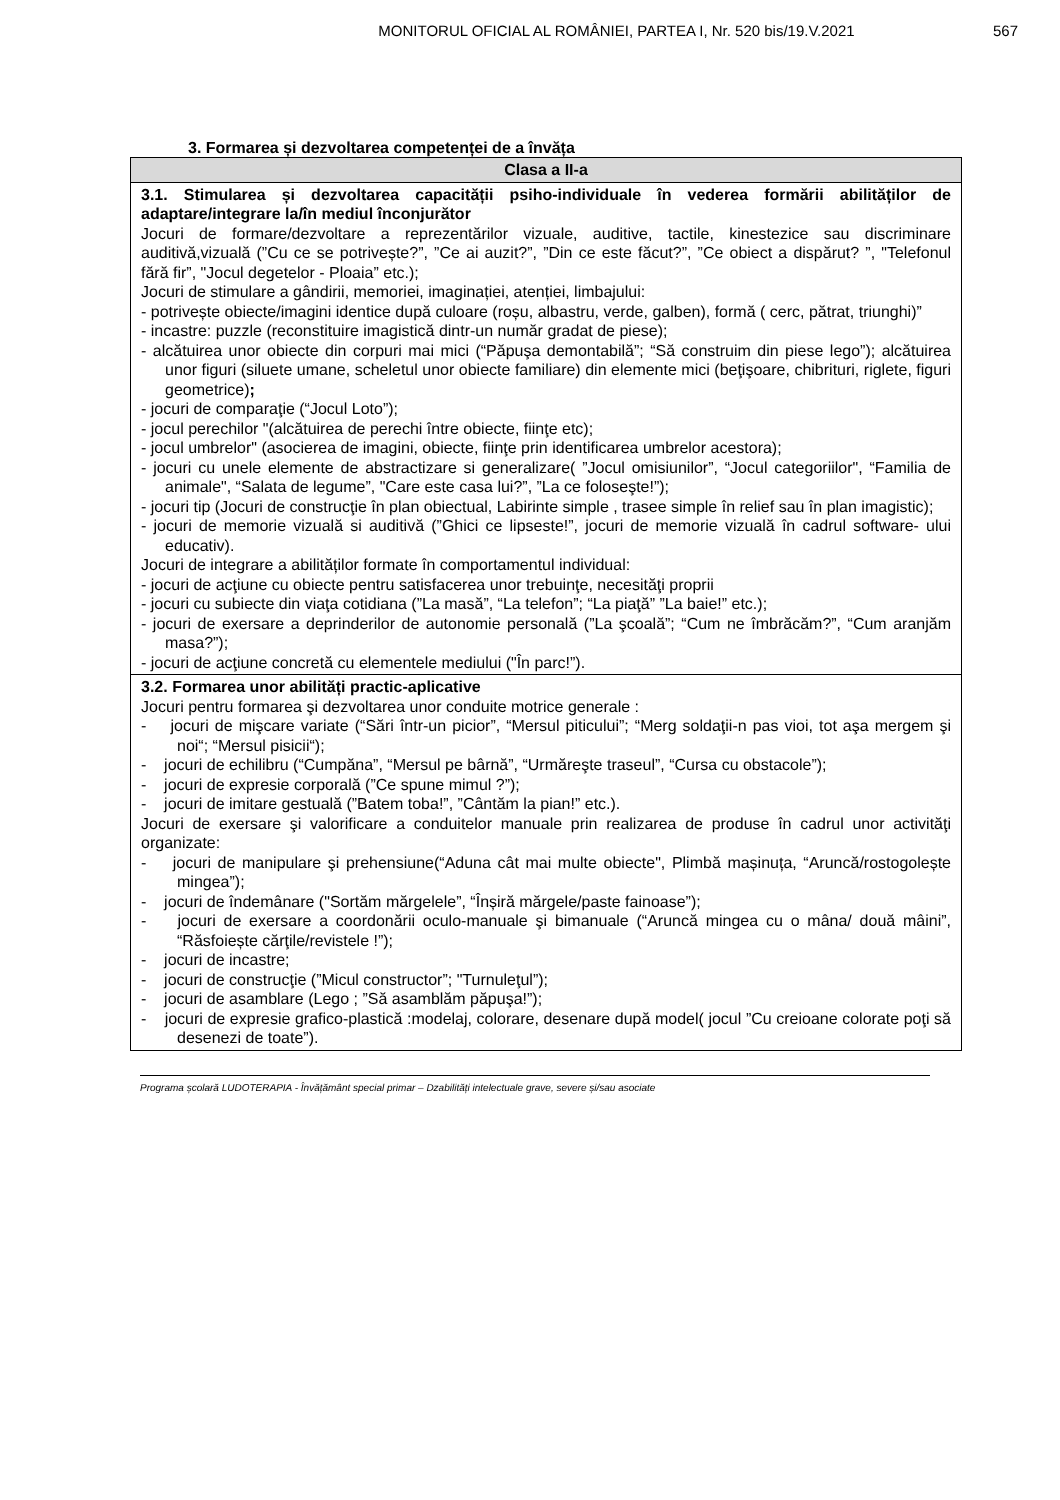MONITORUL OFICIAL AL ROMÂNIEI, PARTEA I, Nr. 520 bis/19.V.2021 567
3. Formarea și dezvoltarea competenței de a învăța
| Clasa a II-a |
| --- |
| 3.1. Stimularea și dezvoltarea capacității psiho-individuale în vederea formării abilităților de adaptare/integrare la/în mediul înconjurător Jocuri de formare/dezvoltare a reprezentărilor vizuale, auditive, tactile, kinestezice sau discriminare auditivă,vizuală (”Cu ce se potrivește?”, ”Ce ai auzit?”, ”Din ce este făcut?”, ”Ce obiect a dispărut? ”, "Telefonul fără fir”, "Jocul degetelor - Ploaia” etc.); Jocuri de stimulare a gândirii, memoriei, imaginației, atenției, limbajului: - potrivește obiecte/imagini identice după culoare (roșu, albastru, verde, galben), formă ( cerc, pătrat, triunghi)” - incastre: puzzle (reconstituire imagistică dintr-un număr gradat de piese); - alcătuirea unor obiecte din corpuri mai mici (“Păpuşa demontabilă”; “Să construim din piese lego”); alcătuirea unor figuri (siluete umane, scheletul unor obiecte familiare) din elemente mici (beţişoare, chibrituri, riglete, figuri geometrice) ; - jocuri de comparaţie (“Jocul Loto”); - jocul perechilor "(alcătuirea de perechi între obiecte, fiinţe etc); - jocul umbrelor" (asocierea de imagini, obiecte, fiinţe prin identificarea umbrelor acestora); - jocuri cu unele elemente de abstractizare si generalizare( ”Jocul omisiunilor”, “Jocul categoriilor", “Familia de animale", “Salata de legume”, "Care este casa lui?”, ”La ce foloseşte!”); - jocuri tip (Jocuri de construcţie în plan obiectual, Labirinte simple , trasee simple în relief sau în plan imagistic); - jocuri de memorie vizuală si auditivă (”Ghici ce lipseste!”, jocuri de memorie vizuală în cadrul software- ului educativ). Jocuri de integrare a abilităților formate în comportamentul individual: - jocuri de acţiune cu obiecte pentru satisfacerea unor trebuinţe, necesităţi proprii - jocuri cu subiecte din viaţa cotidiana (”La masă”, “La telefon”; “La piaţă” ”La baie!” etc.); - jocuri de exersare a deprinderilor de autonomie personală (”La şcoală”; “Cum ne îmbrăcăm?”, “Cum aranjăm masa?”); - jocuri de acţiune concretă cu elementele mediului ("În parc!”). |
| 3.2. Formarea unor abilități practic-aplicative Jocuri pentru formarea şi dezvoltarea unor conduite motrice generale : - jocuri de mişcare variate (“Sări într-un picior”, “Mersul piticului”; “Merg soldaţii-n pas vioi, tot aşa mergem şi noi“; “Mersul pisicii“); - jocuri de echilibru (“Cumpăna”, “Mersul pe bârnă”, “Urmăreşte traseul”, “Cursa cu obstacole”); - jocuri de expresie corporală (”Ce spune mimul ?”); - jocuri de imitare gestuală (”Batem toba!”, ”Cântăm la pian!” etc.). Jocuri de exersare şi valorificare a conduitelor manuale prin realizarea de produse în cadrul unor activităţi organizate: - jocuri de manipulare şi prehensiune(“Aduna cât mai multe obiecte", Plimbă mașinuța, “Aruncă/rostogolește mingea”); - jocuri de îndemânare ("Sortăm mărgelele”, “Înșiră mărgele/paste fainoase”); - jocuri de exersare a coordonării oculo-manuale şi bimanuale (“Aruncă mingea cu o mâna/ două mâini”, “Răsfoiește cărţile/revistele !”); - jocuri de incastre; - jocuri de construcţie (”Micul constructor”; "Turnuleţul”); - jocuri de asamblare (Lego ; ”Să asamblăm păpuşa!”); - jocuri de expresie grafico-plastică :modelaj, colorare, desenare după model( jocul ”Cu creioane colorate poţi să desenezi de toate”). |
Programa școlară LUDOTERAPIA - Învățământ special primar – Dzabilități intelectuale grave, severe și/sau asociate